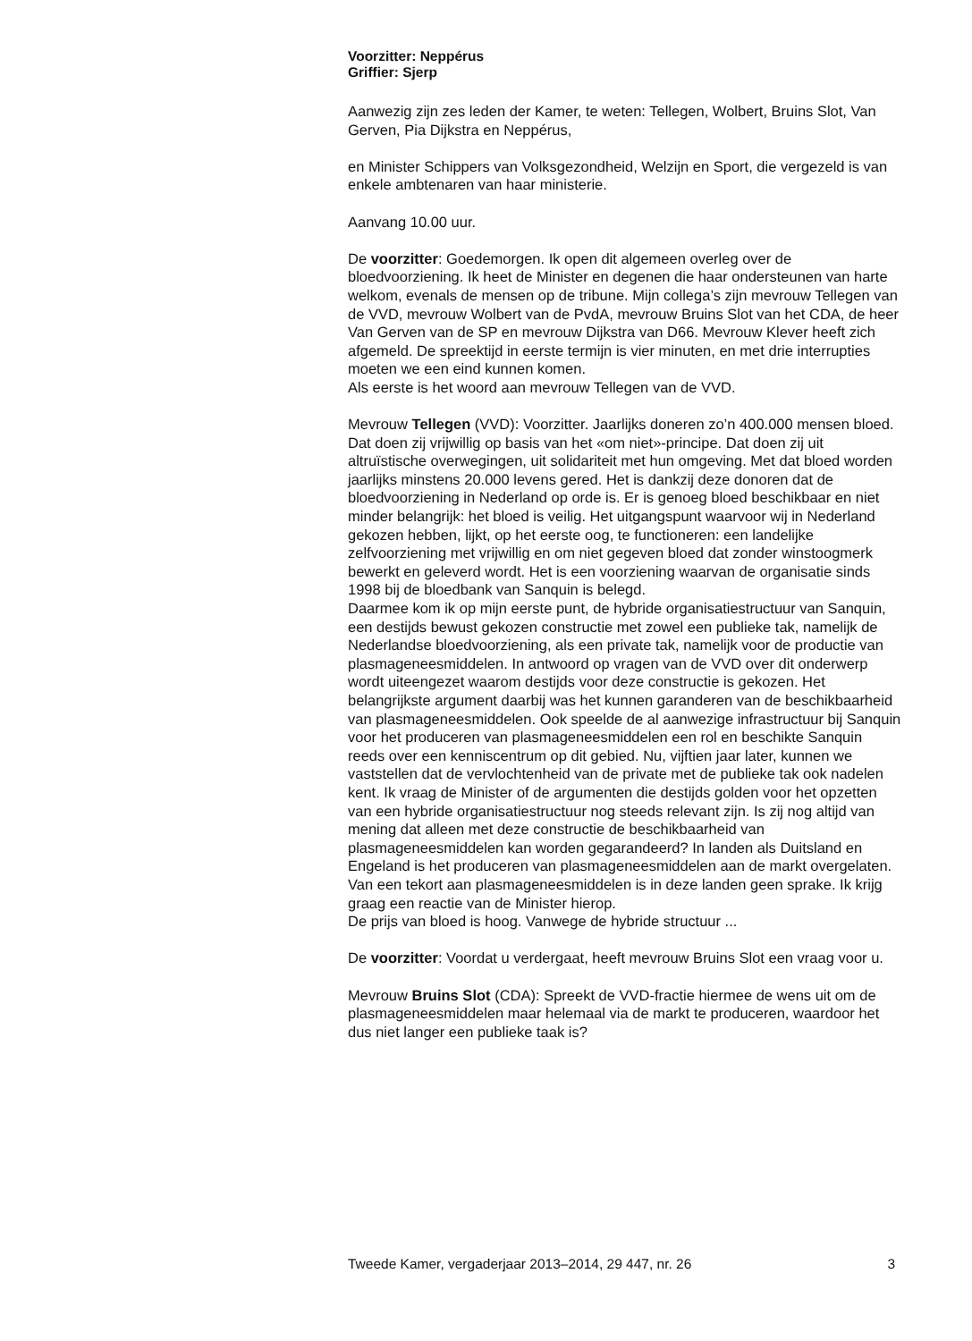Voorzitter: Neppérus
Griffier: Sjerp
Aanwezig zijn zes leden der Kamer, te weten: Tellegen, Wolbert, Bruins Slot, Van Gerven, Pia Dijkstra en Neppérus,
en Minister Schippers van Volksgezondheid, Welzijn en Sport, die vergezeld is van enkele ambtenaren van haar ministerie.
Aanvang 10.00 uur.
De voorzitter: Goedemorgen. Ik open dit algemeen overleg over de bloedvoorziening. Ik heet de Minister en degenen die haar ondersteunen van harte welkom, evenals de mensen op de tribune. Mijn collega’s zijn mevrouw Tellegen van de VVD, mevrouw Wolbert van de PvdA, mevrouw Bruins Slot van het CDA, de heer Van Gerven van de SP en mevrouw Dijkstra van D66. Mevrouw Klever heeft zich afgemeld. De spreektijd in eerste termijn is vier minuten, en met drie interrupties moeten we een eind kunnen komen.
Als eerste is het woord aan mevrouw Tellegen van de VVD.
Mevrouw Tellegen (VVD): Voorzitter. Jaarlijks doneren zo’n 400.000 mensen bloed. Dat doen zij vrijwillig op basis van het «om niet»-principe. Dat doen zij uit altruïstische overwegingen, uit solidariteit met hun omgeving. Met dat bloed worden jaarlijks minstens 20.000 levens gered. Het is dankzij deze donoren dat de bloedvoorziening in Nederland op orde is. Er is genoeg bloed beschikbaar en niet minder belangrijk: het bloed is veilig. Het uitgangspunt waarvoor wij in Nederland gekozen hebben, lijkt, op het eerste oog, te functioneren: een landelijke zelfvoorziening met vrijwillig en om niet gegeven bloed dat zonder winstoogmerk bewerkt en geleverd wordt. Het is een voorziening waarvan de organisatie sinds 1998 bij de bloedbank van Sanquin is belegd.
Daarmee kom ik op mijn eerste punt, de hybride organisatiestructuur van Sanquin, een destijds bewust gekozen constructie met zowel een publieke tak, namelijk de Nederlandse bloedvoorziening, als een private tak, namelijk voor de productie van plasmageneesmiddelen. In antwoord op vragen van de VVD over dit onderwerp wordt uiteengezet waarom destijds voor deze constructie is gekozen. Het belangrijkste argument daarbij was het kunnen garanderen van de beschikbaarheid van plasmageneesmiddelen. Ook speelde de al aanwezige infrastructuur bij Sanquin voor het produceren van plasmageneesmiddelen een rol en beschikte Sanquin reeds over een kenniscentrum op dit gebied. Nu, vijftien jaar later, kunnen we vaststellen dat de vervlochtenheid van de private met de publieke tak ook nadelen kent. Ik vraag de Minister of de argumenten die destijds golden voor het opzetten van een hybride organisatiestructuur nog steeds relevant zijn. Is zij nog altijd van mening dat alleen met deze constructie de beschikbaarheid van plasmageneesmiddelen kan worden gegarandeerd? In landen als Duitsland en Engeland is het produceren van plasmageneesmiddelen aan de markt overgelaten. Van een tekort aan plasmageneesmiddelen is in deze landen geen sprake. Ik krijg graag een reactie van de Minister hierop.
De prijs van bloed is hoog. Vanwege de hybride structuur ...
De voorzitter: Voordat u verdergaat, heeft mevrouw Bruins Slot een vraag voor u.
Mevrouw Bruins Slot (CDA): Spreekt de VVD-fractie hiermee de wens uit om de plasmageneesmiddelen maar helemaal via de markt te produceren, waardoor het dus niet langer een publieke taak is?
Tweede Kamer, vergaderjaar 2013–2014, 29 447, nr. 26 3